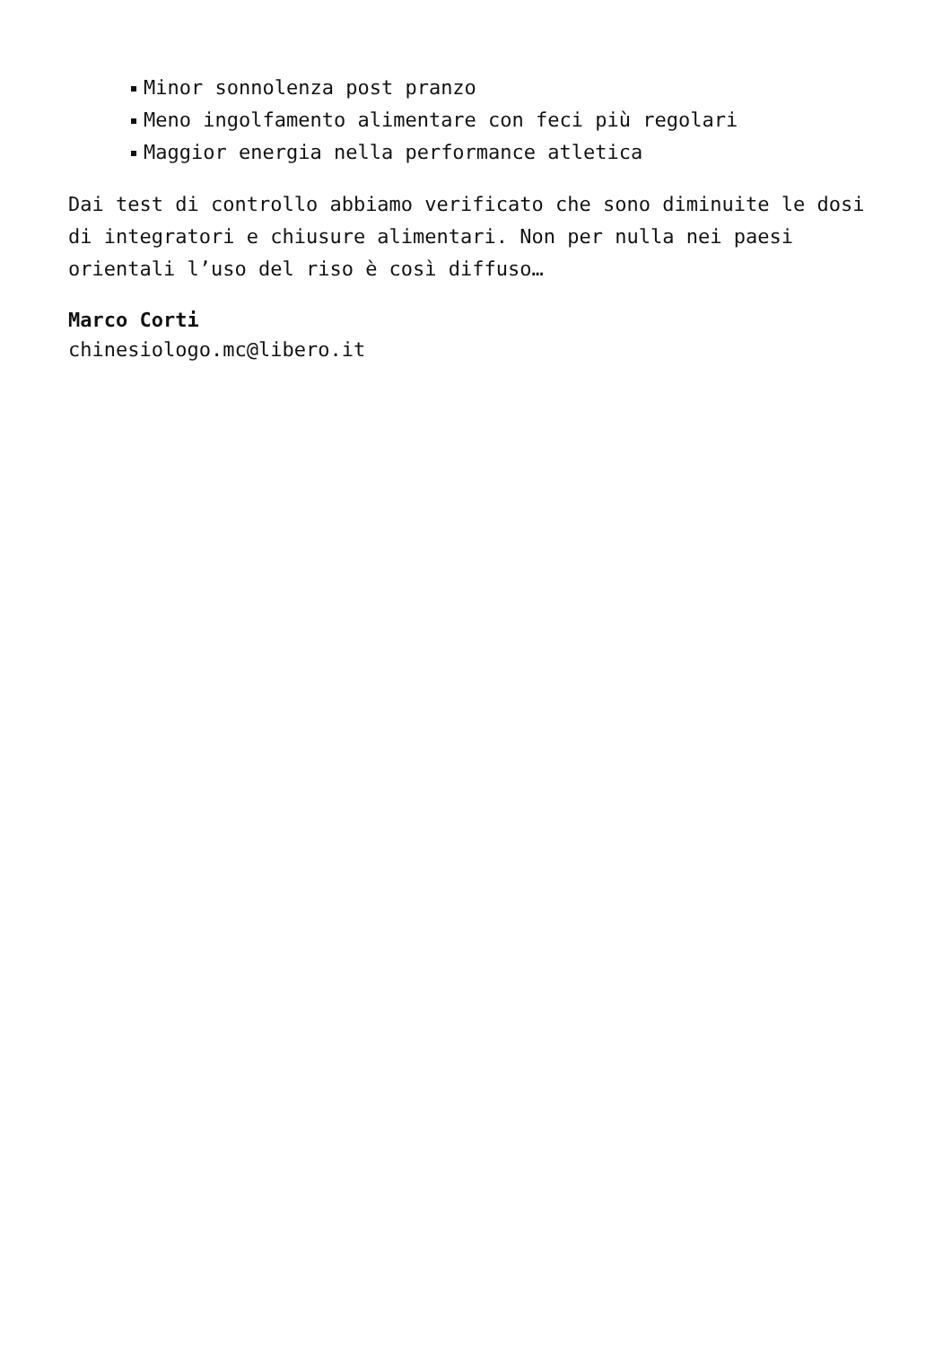Minor sonnolenza post pranzo
Meno ingolfamento alimentare con feci più regolari
Maggior energia nella performance atletica
Dai test di controllo abbiamo verificato che sono diminuite le dosi di integratori e chiusure alimentari. Non per nulla nei paesi orientali l’uso del riso è così diffuso…
Marco Corti
chinesiologo.mc@libero.it